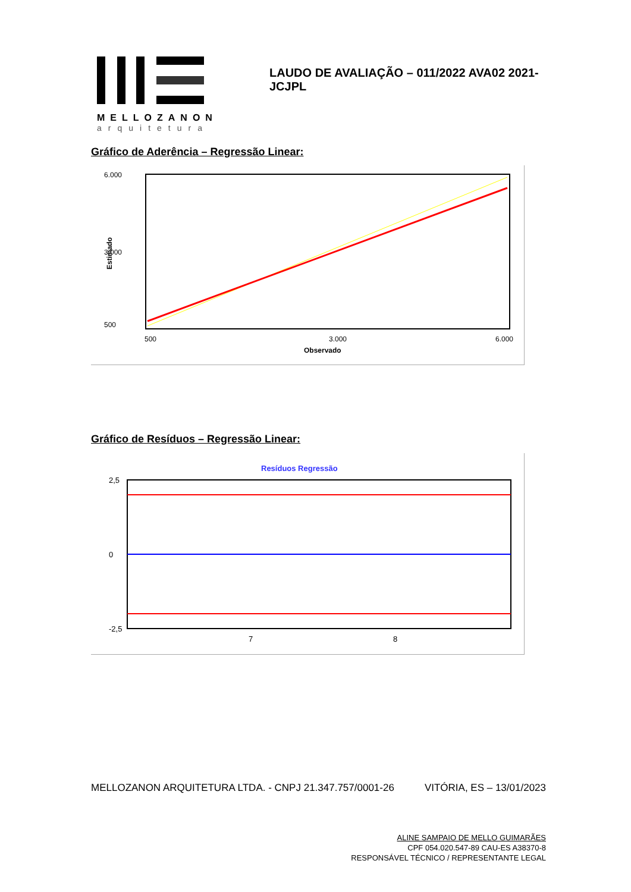MELLOZANON
arquitetura
LAUDO DE AVALIAÇÃO – 011/2022 AVA02 2021-JCJPL
Gráfico de Aderência – Regressão Linear:
6.000
3.000
500
500
3.000
6.000
Observado
Estimado
Gráfico de Resíduos – Regressão Linear:
Resíduos Regressão
2,5
0
-2,5
7
8
MELLOZANON ARQUITETURA LTDA. - CNPJ 21.347.757/0001-26 VITÓRIA, ES – 13/01/2023
ALINE SAMPAIO DE MELLO GUIMARÃES
CPF 054.020.547-89 CAU-ES A38370-8
RESPONSÁVEL TÉCNICO / REPRESENTANTE LEGAL